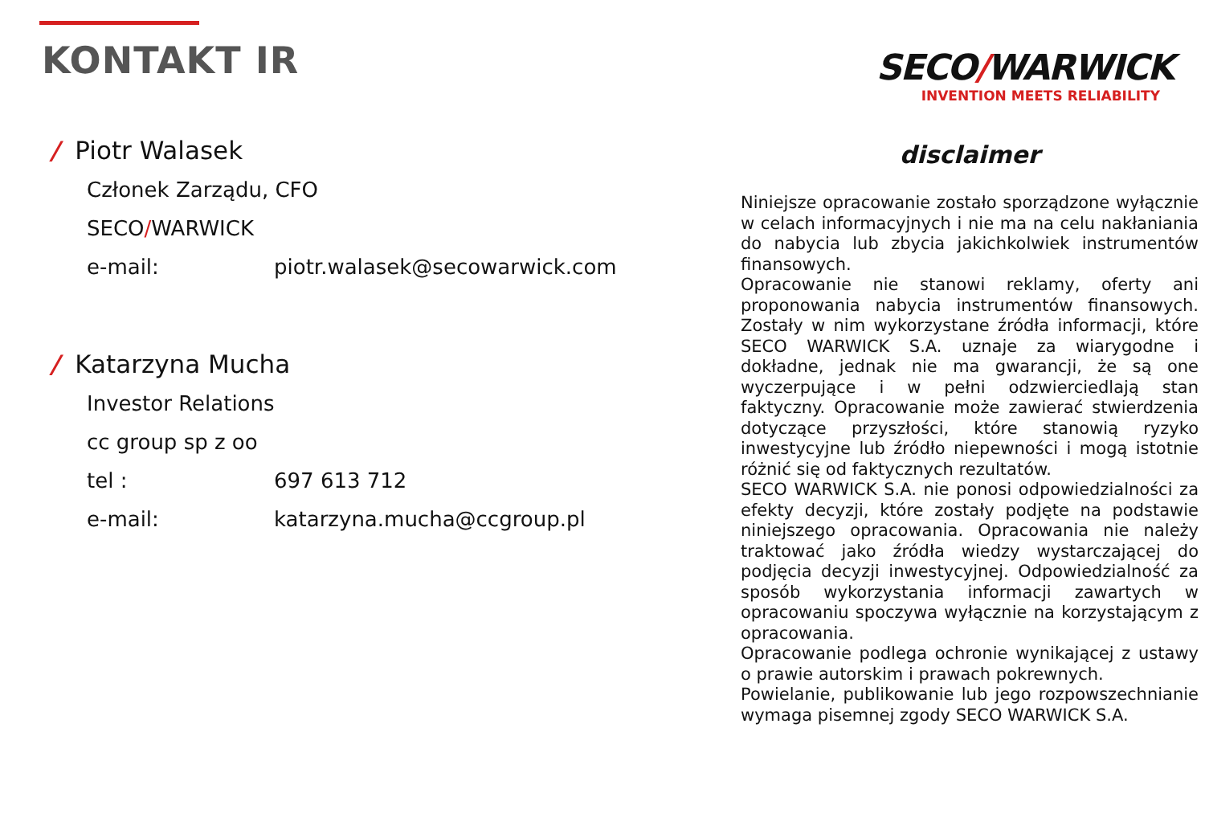KONTAKT IR
SECO/WARWICK
INVENTION MEETS RELIABILITY
/ Piotr Walasek
Członek Zarządu, CFO
SECO / WARWICK
e-mail: piotr.walasek@secowarwick.com
/ Katarzyna Mucha
Investor Relations
cc group sp z oo
tel : 697 613 712
e-mail: katarzyna.mucha@ccgroup.pl
disclaimer
Niniejsze opracowanie zostało sporządzone wyłącznie w celach informacyjnych i nie ma na celu nakłaniania do nabycia lub zbycia jakichkolwiek instrumentów finansowych.
Opracowanie nie stanowi reklamy, oferty ani proponowania nabycia instrumentów finansowych. Zostały w nim wykorzystane źródła informacji, które SECO WARWICK S.A. uznaje za wiarygodne i dokładne, jednak nie ma gwarancji, że są one wyczerpujące i w pełni odzwierciedlają stan faktyczny. Opracowanie może zawierać stwierdzenia dotyczące przyszłości, które stanowią ryzyko inwestycyjne lub źródło niepewności i mogą istotnie różnić się od faktycznych rezultatów.
SECO WARWICK S.A. nie ponosi odpowiedzialności za efekty decyzji, które zostały podjęte na podstawie niniejszego opracowania. Opracowania nie należy traktować jako źródła wiedzy wystarczającej do podjęcia decyzji inwestycyjnej. Odpowiedzialność za sposób wykorzystania informacji zawartych w opracowaniu spoczywa wyłącznie na korzystającym z opracowania.
Opracowanie podlega ochronie wynikającej z ustawy o prawie autorskim i prawach pokrewnych.
Powielanie, publikowanie lub jego rozpowszechnianie wymaga pisemnej zgody SECO WARWICK S.A.